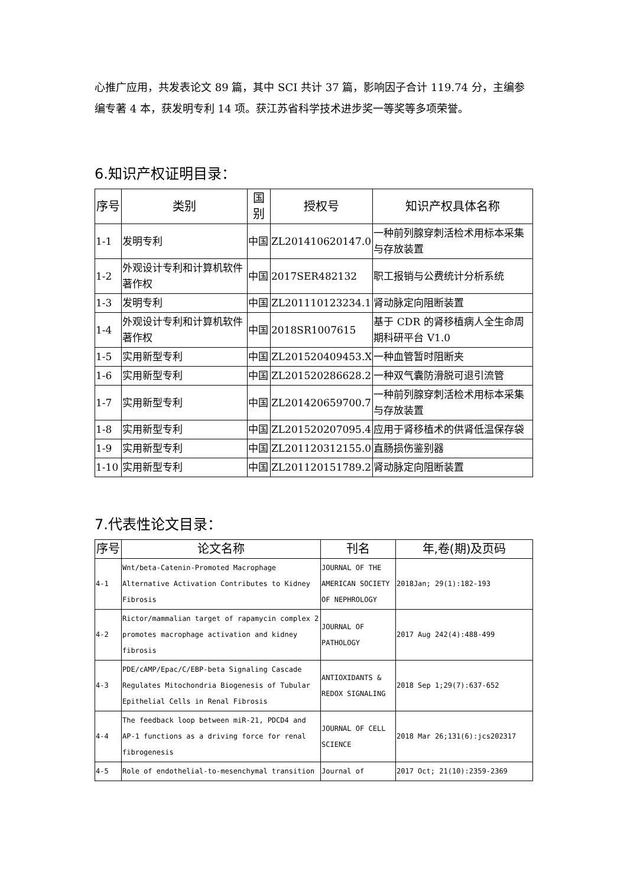心推广应用，共发表论文 89 篇，其中 SCI 共计 37 篇，影响因子合计 119.74 分，主编参编专著 4 本，获发明专利 14 项。获江苏省科学技术进步奖一等奖等多项荣誉。
6.知识产权证明目录：
| 序号 | 类别 | 国别 | 授权号 | 知识产权具体名称 |
| --- | --- | --- | --- | --- |
| 1-1 | 发明专利 | 中国 | ZL201410620147.0 | 一种前列腺穿刺活检术用标本采集与存放装置 |
| 1-2 | 外观设计专利和计算机软件著作权 | 中国 | 2017SER482132 | 职工报销与公费统计分析系统 |
| 1-3 | 发明专利 | 中国 | ZL201110123234.1 | 肾动脉定向阻断装置 |
| 1-4 | 外观设计专利和计算机软件著作权 | 中国 | 2018SR1007615 | 基于 CDR 的肾移植病人全生命周期科研平台 V1.0 |
| 1-5 | 实用新型专利 | 中国 | ZL201520409453.X | 一种血管暂时阻断夹 |
| 1-6 | 实用新型专利 | 中国 | ZL201520286628.2 | 一种双气囊防滑脱可退引流管 |
| 1-7 | 实用新型专利 | 中国 | ZL201420659700.7 | 一种前列腺穿刺活检术用标本采集与存放装置 |
| 1-8 | 实用新型专利 | 中国 | ZL201520207095.4 | 应用于肾移植术的供肾低温保存袋 |
| 1-9 | 实用新型专利 | 中国 | ZL201120312155.0 | 直肠损伤鉴别器 |
| 1-10 | 实用新型专利 | 中国 | ZL201120151789.2 | 肾动脉定向阻断装置 |
7.代表性论文目录：
| 序号 | 论文名称 | 刊名 | 年,卷(期)及页码 |
| --- | --- | --- | --- |
| 4-1 | Wnt/beta-Catenin-Promoted Macrophage Alternative Activation Contributes to Kidney Fibrosis | JOURNAL OF THE AMERICAN SOCIETY OF NEPHROLOGY | 2018Jan; 29(1):182-193 |
| 4-2 | Rictor/mammalian target of rapamycin complex 2 promotes macrophage activation and kidney fibrosis | JOURNAL OF PATHOLOGY | 2017 Aug 242(4):488-499 |
| 4-3 | PDE/cAMP/Epac/C/EBP-beta Signaling Cascade Regulates Mitochondria Biogenesis of Tubular Epithelial Cells in Renal Fibrosis | ANTIOXIDANTS & REDOX SIGNALING | 2018 Sep 1;29(7):637-652 |
| 4-4 | The feedback loop between miR-21, PDCD4 and AP-1 functions as a driving force for renal fibrogenesis | JOURNAL OF CELL SCIENCE | 2018 Mar 26;131(6):jcs202317 |
| 4-5 | Role of endothelial-to-mesenchymal transition | Journal of | 2017 Oct; 21(10):2359-2369 |